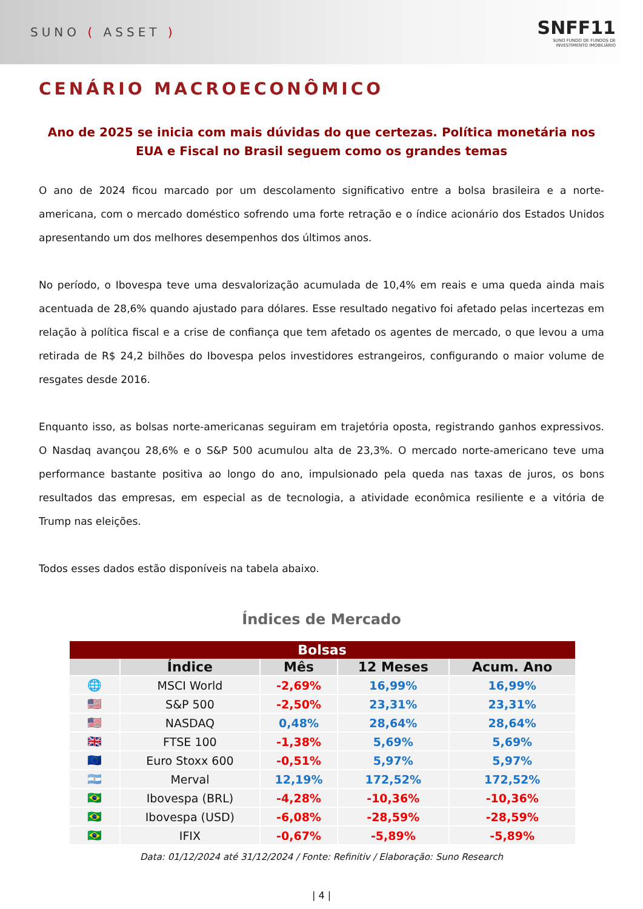SUNO ( ASSET )
SNFF11
SUNO FUNDO DE FUNDOS DE
INVESTIMENTO IMOBILIÁRIO
CENÁRIO MACROECONÔMICO
Ano de 2025 se inicia com mais dúvidas do que certezas. Política monetária nos EUA e Fiscal no Brasil seguem como os grandes temas
O ano de 2024 ficou marcado por um descolamento significativo entre a bolsa brasileira e a norte-americana, com o mercado doméstico sofrendo uma forte retração e o índice acionário dos Estados Unidos apresentando um dos melhores desempenhos dos últimos anos.
No período, o Ibovespa teve uma desvalorização acumulada de 10,4% em reais e uma queda ainda mais acentuada de 28,6% quando ajustado para dólares. Esse resultado negativo foi afetado pelas incertezas em relação à política fiscal e a crise de confiança que tem afetado os agentes de mercado, o que levou a uma retirada de R$ 24,2 bilhões do Ibovespa pelos investidores estrangeiros, configurando o maior volume de resgates desde 2016.
Enquanto isso, as bolsas norte-americanas seguiram em trajetória oposta, registrando ganhos expressivos. O Nasdaq avançou 28,6% e o S&P 500 acumulou alta de 23,3%. O mercado norte-americano teve uma performance bastante positiva ao longo do ano, impulsionado pela queda nas taxas de juros, os bons resultados das empresas, em especial as de tecnologia, a atividade econômica resiliente e a vitória de Trump nas eleições.
Todos esses dados estão disponíveis na tabela abaixo.
Índices de Mercado
| Bolsas | | | | |
| | Índice | Mês | 12 Meses | Acum. Ano |
| 🌐 | MSCI World | -2,69% | 16,99% | 16,99% |
| 🇺🇸 | S&P 500 | -2,50% | 23,31% | 23,31% |
| 🇺🇸 | NASDAQ | 0,48% | 28,64% | 28,64% |
| 🇬🇧 | FTSE 100 | -1,38% | 5,69% | 5,69% |
| 🇪🇺 | Euro Stoxx 600 | -0,51% | 5,97% | 5,97% |
| 🇦🇷 | Merval | 12,19% | 172,52% | 172,52% |
| 🇧🇷 | Ibovespa (BRL) | -4,28% | -10,36% | -10,36% |
| 🇧🇷 | Ibovespa (USD) | -6,08% | -28,59% | -28,59% |
| 🇧🇷 | IFIX | -0,67% | -5,89% | -5,89% |
Data: 01/12/2024 até 31/12/2024 / Fonte: Refinitiv / Elaboração: Suno Research
| 4 |